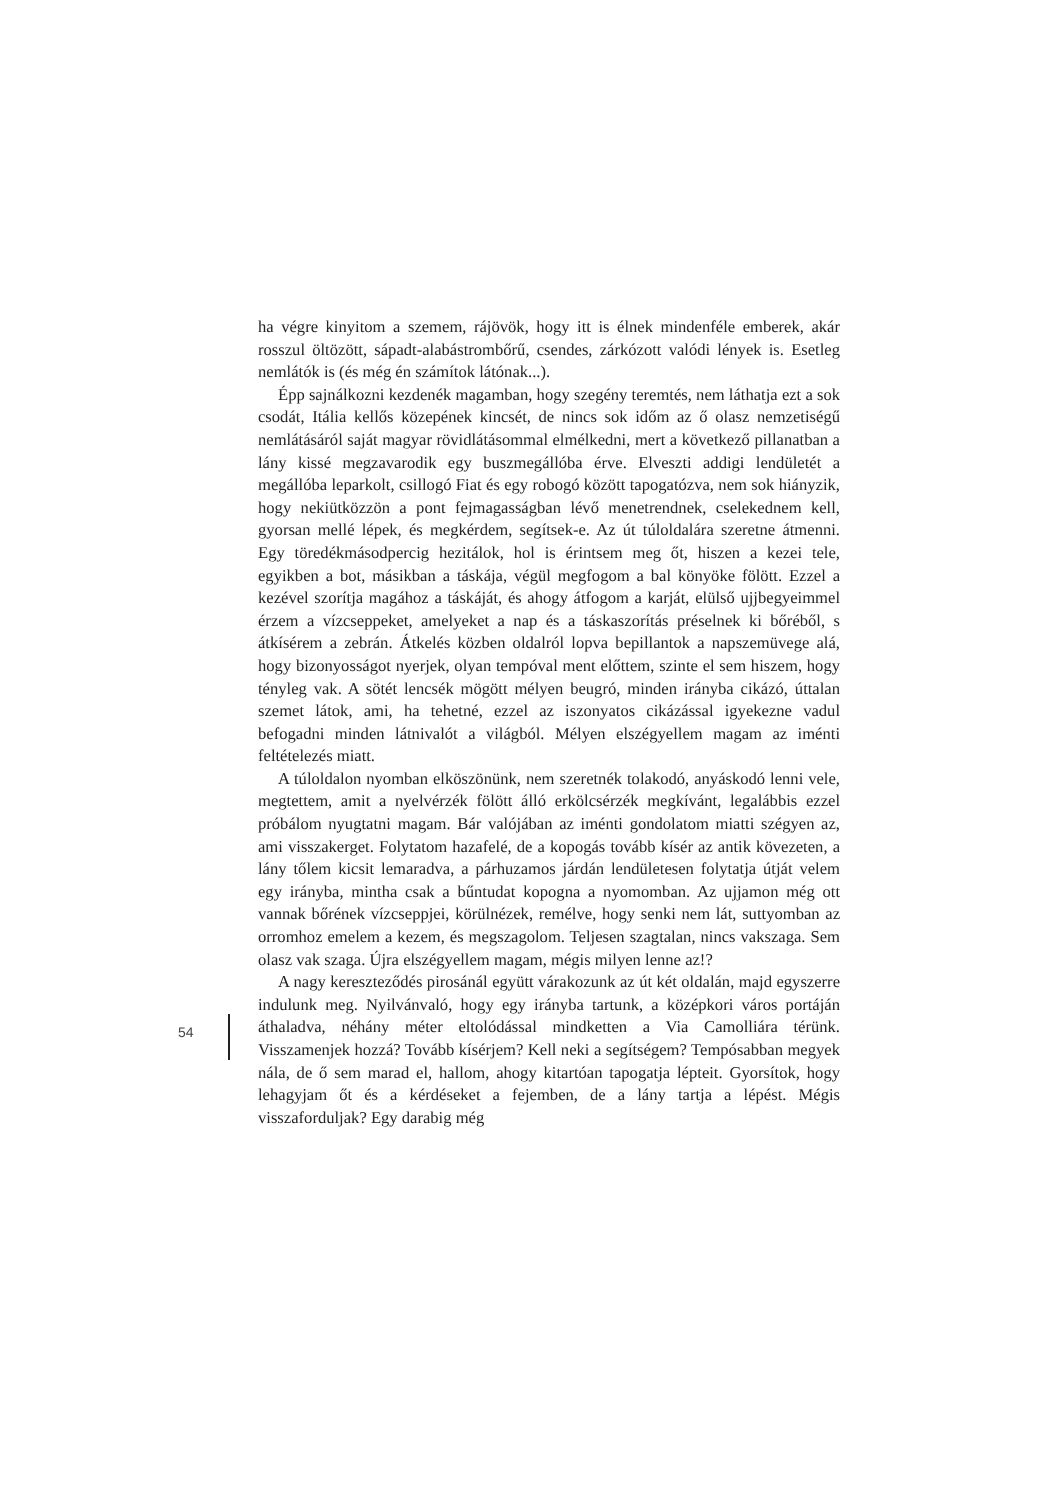ha végre kinyitom a szemem, rájövök, hogy itt is élnek mindenféle emberek, akár rosszul öltözött, sápadt-alabástrombőrű, csendes, zárkózott valódi lények is. Esetleg nemlátók is (és még én számítok látónak...).
Épp sajnálkozni kezdenék magamban, hogy szegény teremtés, nem láthatja ezt a sok csodát, Itália kellős közepének kincsét, de nincs sok időm az ő olasz nemzetiségű nemlátásáról saját magyar rövidlátásommal elmélkedni, mert a következő pillanatban a lány kissé megzavarodik egy buszmegállóba érve. Elveszti addigi lendületét a megállóba leparkolt, csillogó Fiat és egy robogó között tapogatózva, nem sok hiányzik, hogy nekiütközzön a pont fejmagasságban lévő menetrendnek, cselekednem kell, gyorsan mellé lépek, és megkérdem, segítsek-e. Az út túloldalára szeretne átmenni. Egy töredékmásodpercig hezitálok, hol is érintsem meg őt, hiszen a kezei tele, egyikben a bot, másikban a táskája, végül megfogom a bal könyöke fölött. Ezzel a kezével szorítja magához a táskáját, és ahogy átfogom a karját, elülső ujjbegyeimmel érzem a vízcseppeket, amelyeket a nap és a táskaszorítás préselnek ki bőréből, s átkísérem a zebrán. Átkelés közben oldalról lopva bepillantok a napszemüvege alá, hogy bizonyosságot nyerjek, olyan tempóval ment előttem, szinte el sem hiszem, hogy tényleg vak. A sötét lencsék mögött mélyen beugró, minden irányba cikázó, úttalan szemet látok, ami, ha tehetné, ezzel az iszonyatos cikázással igyekezne vadul befogadni minden látnivalót a világból. Mélyen elszégyellem magam az iménti feltételezés miatt.
A túloldalon nyomban elköszönünk, nem szeretnék tolakodó, anyáskodó lenni vele, megtettem, amit a nyelvérzék fölött álló erkölcsérzék megkívánt, legalábbis ezzel próbálom nyugtatni magam. Bár valójában az iménti gondolatom miatti szégyen az, ami visszakerget. Folytatom hazafelé, de a kopogás tovább kísér az antik kövezeten, a lány tőlem kicsit lemaradva, a párhuzamos járdán lendületesen folytatja útját velem egy irányba, mintha csak a bűntudat kopogna a nyomomban. Az ujjamon még ott vannak bőrének vízcseppjei, körülnézek, remélve, hogy senki nem lát, suttyomban az orromhoz emelem a kezem, és megszagolom. Teljesen szagtalan, nincs vakszaga. Sem olasz vak szaga. Újra elszégyellem magam, mégis milyen lenne az!?
A nagy kereszteződés pirosánál együtt várakozunk az út két oldalán, majd egyszerre indulunk meg. Nyilvánvaló, hogy egy irányba tartunk, a középkori város portáján áthaladva, néhány méter eltolódással mindketten a Via Camolliára térünk. Visszamenjek hozzá? Tovább kísérjem? Kell neki a segítségem? Tempósabban megyek nála, de ő sem marad el, hallom, ahogy kitartóan tapogatja lépteit. Gyorsítok, hogy lehagyjam őt és a kérdéseket a fejemben, de a lány tartja a lépést. Mégis visszaforduljak? Egy darabig még
54